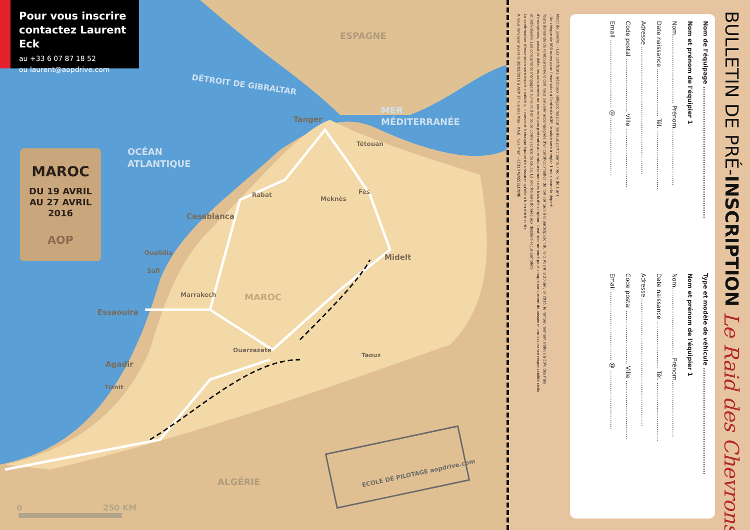ESPAGNE
DÉTROIT DE GIBRALTAR
MER
MÉDITERRANÉE
OCÉAN
ATLANTIQUE
Tanger
Tétouan
Rabat
Meknès
Fès
Casablanca
Oualidia
Safi
Midelt
Marrakech
MAROC
Essaouira
Ouarzazate
Taouz
Agadir
Tiznit
ALGÉRIE
0
250 KM
ECOLE DE PILOTAGE aopdrive.com
Pour vous inscrire contactez Laurent Eck
au +33 6 07 87 18 52
ou laurent@aopdrive.com
MAROC
DU 19 AVRIL
AU 27 AVRIL
2016
AOP
BULLETIN DE PRÉ-INSCRIPTION Le Raid des Chevrons
Nom de l'équipage ..........................................................
Nom et prénom de l'équipier 1
Nom.................................... Prénom..............................
Date naissance ......................... Tél. ...............................
Adresse ...................................................................
Code postal ............................ Ville ...............................
Email .................................... @ ...............................
Type et modèle de véhicule ...............................................
Nom et prénom de l'équipier 1
Nom.................................... Prénom..............................
Date naissance ......................... Tél. ...............................
Adresse ...................................................................
Code postal ............................ Ville ...............................
Email .................................... @ ...............................
Merci de joindre : - Les certificats médicaux obligatoires pour les deux participants. (moins de 1 an)
- Un chèque de 500 euros pour l'inscription à l'ordre de AOP, le solde sera à régler 1 mois avant le départ
Toute demande de remboursement doit nous parvenir accompagnée d'un certificat médical de non aptitude à la participation du raid. Avant le 20 janvier 2016, le remboursement s'élève à 50% des frais
d'inscriptions, passé ce délai, les concurrents ne pourront pas prétendre au remboursement des frais d'inscription. Il est recommandé pour chaque concurrent de posséder une assurance responsabilité civile
et individuelle. Les concurrents s'engagent sur le raid en toute connaissance de cause. La priorité sera donnée aux dossiers reçus complets.
La confirmation d'inscription sera inscrit « validé », il convient à chaque équipe de s'assurer qu'elle a bien été inscrite
A nous renvoyer avant le 28/02/2016 à AOP 37 rue des Pins - P.A.E. "Les Pins" - 67310 WASSELONNE